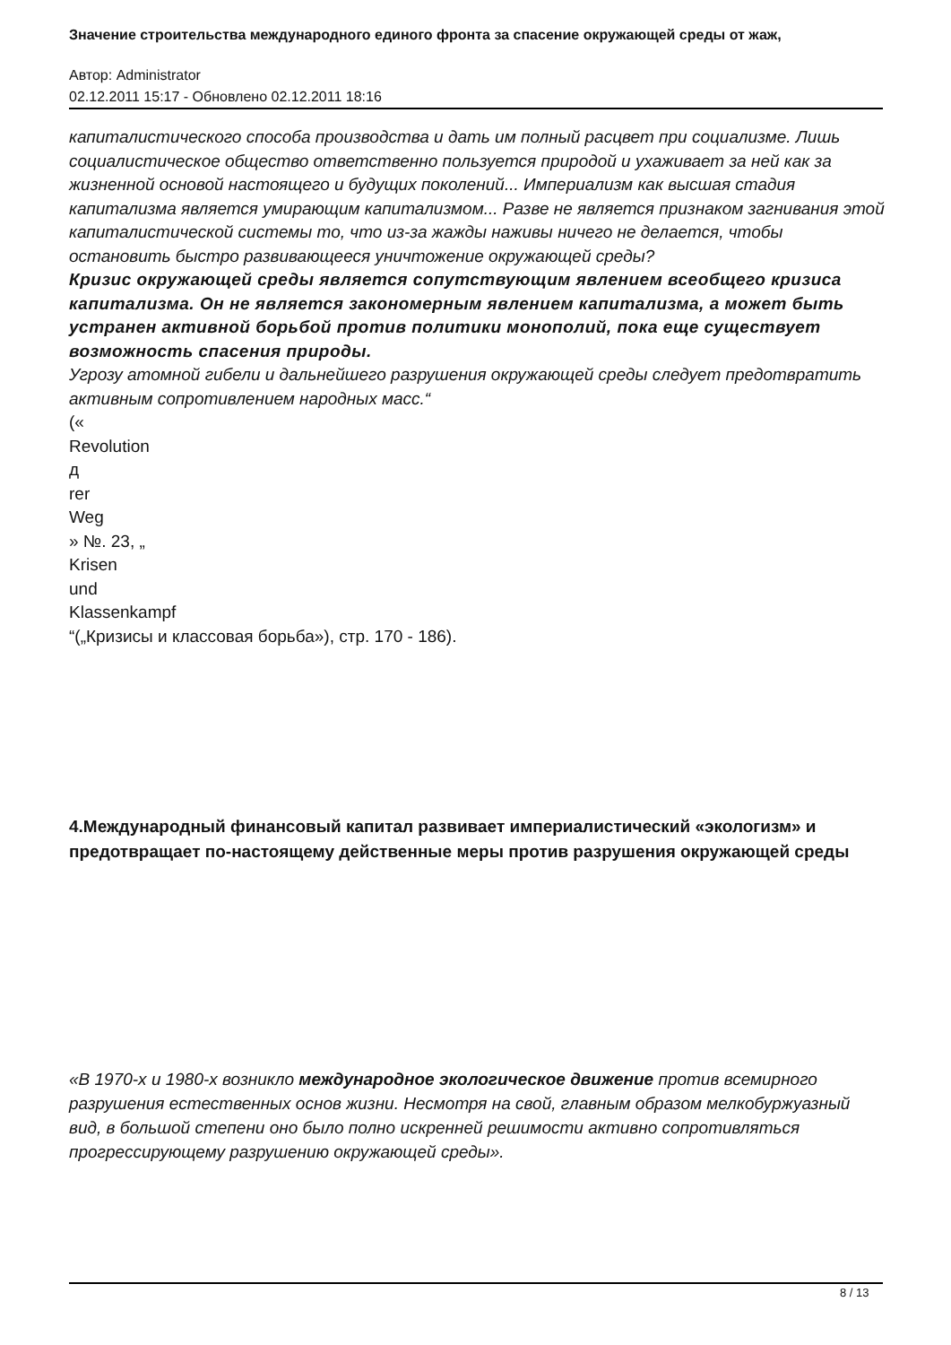Значение строительства международного единого фронта за спасение окружающей среды от жаж,
Автор: Administrator
02.12.2011 15:17 - Обновлено 02.12.2011 18:16
капиталистического способа производства и дать им полный расцвет при социализме. Лишь социалистическое общество ответственно пользуется природой и ухаживает за ней как за жизненной основой настоящего и будущих поколений... Империализм как высшая стадия капитализма является умирающим капитализмом... Разве не является признаком загнивания этой капиталистической системы то, что из-за жажды наживы ничего не делается, чтобы остановить быстро развивающееся уничтожение окружающей среды?
Кризис окружающей среды является сопутствующим явлением всеобщего кризиса капитализма. Он не является закономерным явлением капитализма, а может быть устранен активной борьбой против политики монополий, пока еще существует возможность спасения природы.
Угрозу атомной гибели и дальнейшего разрушения окружающей среды следует предотвратить активным сопротивлением народных масс.“
(«
Revolution
д
rer
Weg
» №. 23, „
Krisen
und
Klassenkampf
“(„Кризисы и классовая борьба»), стр. 170 - 186).
4.Международный финансовый капитал развивает империалистический «экологизм» и предотвращает по-настоящему действенные меры против разрушения окружающей среды
«В 1970-х и 1980-х возникло международное экологическое движение против всемирного разрушения естественных основ жизни. Несмотря на свой, главным образом мелкобуржуазный вид, в большой степени оно было полно искренней решимости активно сопротивляться прогрессирующему разрушению окружающей среды».
8 / 13